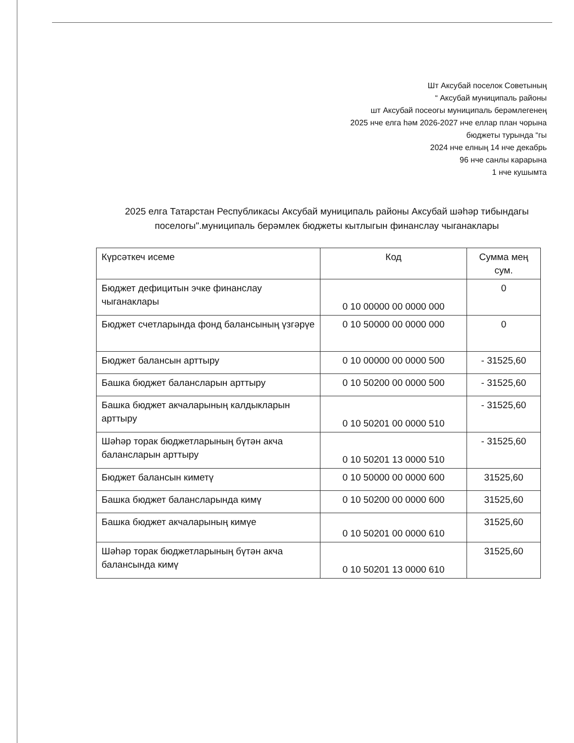Шт Аксубай поселок Советының
“ Аксубай муниципаль районы
шт Аксубай посеогы муниципаль берәмлегенең
2025 нче елга һәм 2026-2027 нче еллар план чорына
бюджеты турында “гы
2024 нче елның 14 нче декабрь
96 нче санлы карарына
1 нче кушымта
2025 елга Татарстан Республикасы Аксубай муниципаль районы Аксубай шәһәр тибындагы поселогы".муниципаль берәмлек бюджеты кытлыгын финанслау чыганаклары
| Күрсәткеч исеме | Код | Сумма мең сум. |
| --- | --- | --- |
| Бюджет дефицитын эчке финанслау чыганаклары | 0 10 00000 00 0000 000 | 0 |
| Бюджет счетларында фонд балансының үзгәрүе | 0 10 50000 00 0000 000 | 0 |
| Бюджет балансын арттыру | 0 10 00000 00 0000 500 | - 31525,60 |
| Башка бюджет балансларын арттыру | 0 10 50200 00 0000 500 | - 31525,60 |
| Башка бюджет акчаларының калдыкларын арттыру | 0 10 50201 00 0000 510 | - 31525,60 |
| Шәһәр торак бюджетларының бүтән акча балансларын арттыру | 0 10 50201 13 0000 510 | - 31525,60 |
| Бюджет балансын киметү | 0 10 50000 00 0000 600 | 31525,60 |
| Башка бюджет балансларында кимү | 0 10 50200 00 0000 600 | 31525,60 |
| Башка бюджет акчаларының кимүе | 0 10 50201 00 0000 610 | 31525,60 |
| Шәһәр торак бюджетларының бүтән акча балансында кимү | 0 10 50201 13 0000 610 | 31525,60 |